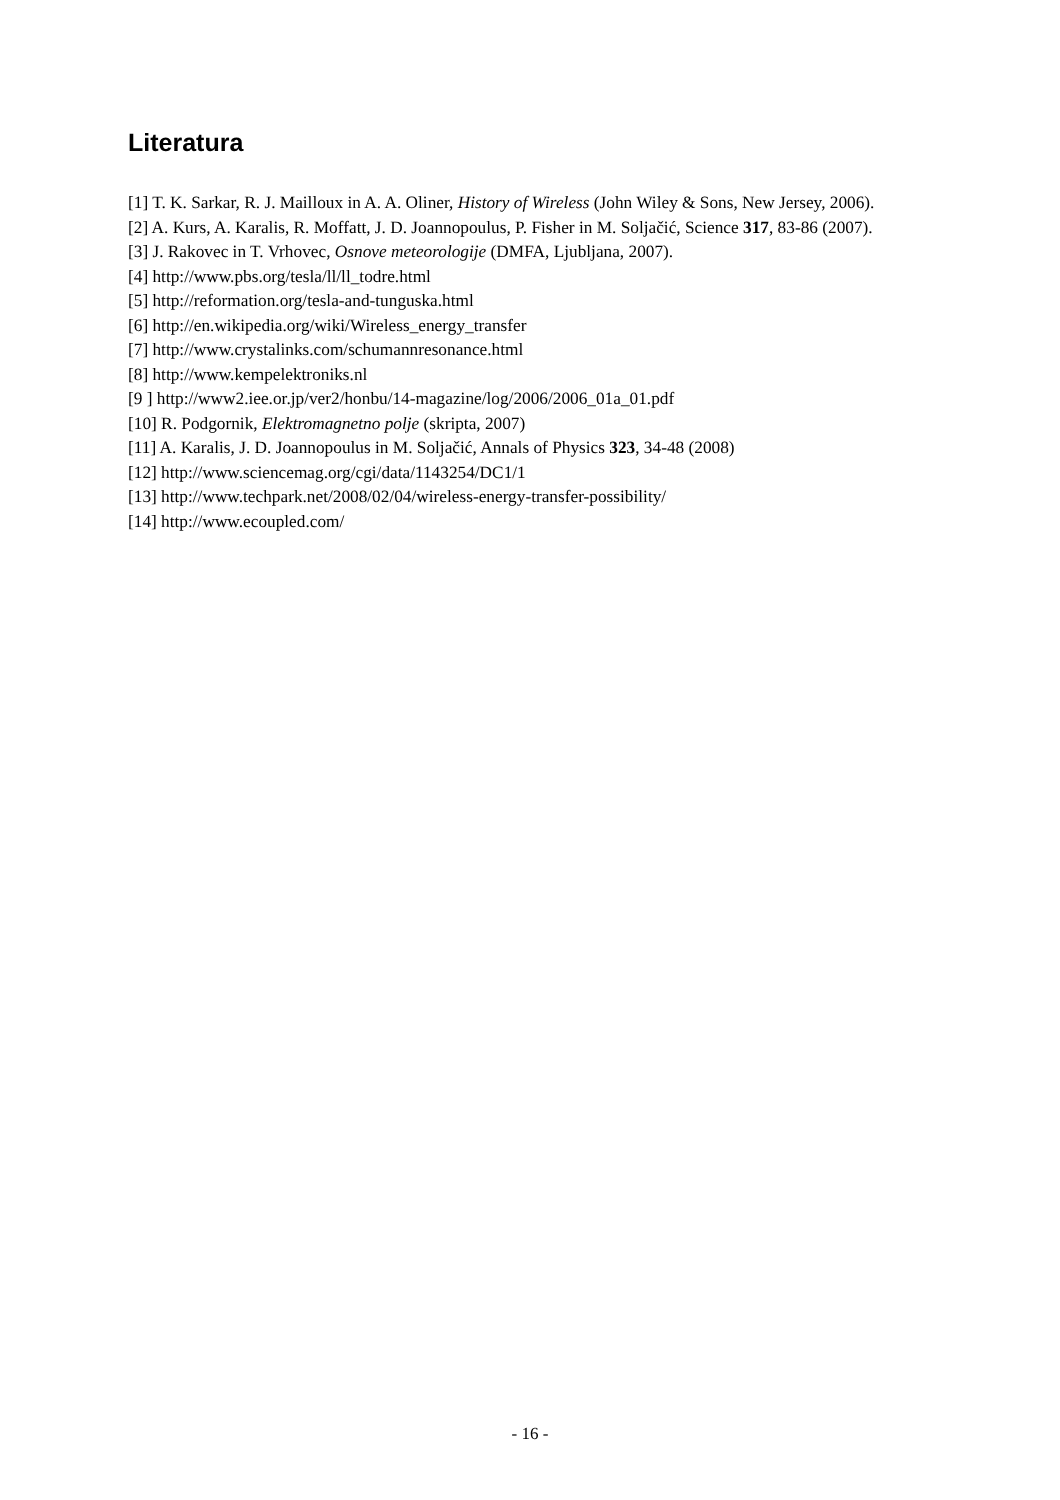Literatura
[1] T. K. Sarkar, R. J. Mailloux in A. A. Oliner, History of Wireless (John Wiley & Sons, New Jersey, 2006).
[2] A. Kurs, A. Karalis, R. Moffatt, J. D. Joannopoulus, P. Fisher in M. Soljačić, Science 317, 83-86 (2007).
[3] J. Rakovec in T. Vrhovec, Osnove meteorologije (DMFA, Ljubljana, 2007).
[4] http://www.pbs.org/tesla/ll/ll_todre.html
[5] http://reformation.org/tesla-and-tunguska.html
[6] http://en.wikipedia.org/wiki/Wireless_energy_transfer
[7] http://www.crystalinks.com/schumannresonance.html
[8] http://www.kempelektroniks.nl
[9 ] http://www2.iee.or.jp/ver2/honbu/14-magazine/log/2006/2006_01a_01.pdf
[10] R. Podgornik, Elektromagnetno polje (skripta, 2007)
[11] A. Karalis, J. D. Joannopoulus in M. Soljačić, Annals of Physics 323, 34-48 (2008)
[12] http://www.sciencemag.org/cgi/data/1143254/DC1/1
[13] http://www.techpark.net/2008/02/04/wireless-energy-transfer-possibility/
[14] http://www.ecoupled.com/
- 16 -